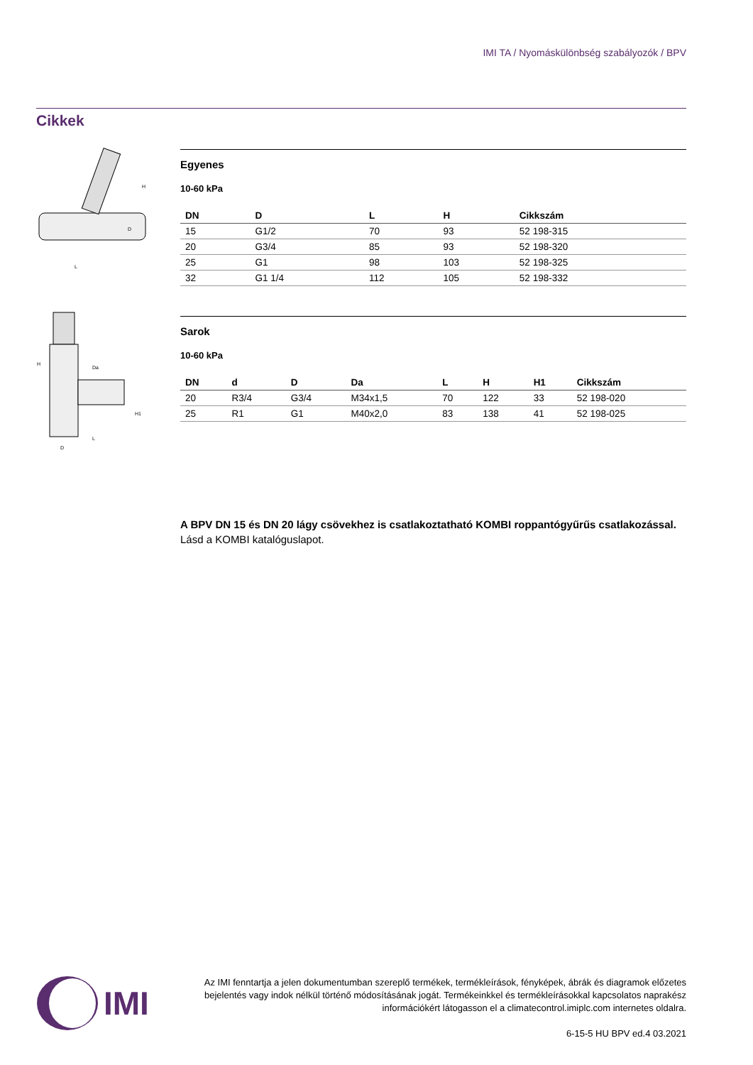IMI TA / Nyomáskülönbség szabályozók / BPV
Cikkek
H
D
L
Egyenes
10-60 kPa
| DN | D | L | H | Cikkszám |
| --- | --- | --- | --- | --- |
| 15 | G1/2 | 70 | 93 | 52 198-315 |
| 20 | G3/4 | 85 | 93 | 52 198-320 |
| 25 | G1 | 98 | 103 | 52 198-325 |
| 32 | G1 1/4 | 112 | 105 | 52 198-332 |
Da
H
H1
L
D
Sarok
10-60 kPa
| DN | d | D | Da | L | H | H1 | Cikkszám |
| --- | --- | --- | --- | --- | --- | --- | --- |
| 20 | R3/4 | G3/4 | M34x1,5 | 70 | 122 | 33 | 52 198-020 |
| 25 | R1 | G1 | M40x2,0 | 83 | 138 | 41 | 52 198-025 |
A BPV DN 15 és DN 20 lágy csövekhez is csatlakoztatható KOMBI roppantógyűrűs csatlakozással. Lásd a KOMBI katalóguslapot.
IMI
Az IMI fenntartja a jelen dokumentumban szereplő termékek, termékleírások, fényképek, ábrák és diagramok előzetes bejelentés vagy indok nélkül történő módosításának jogát. Termékeinkkel és termékleírásokkal kapcsolatos naprakész információkért látogasson el a climatecontrol.imiplc.com internetes oldalra.
6-15-5 HU BPV ed.4 03.2021